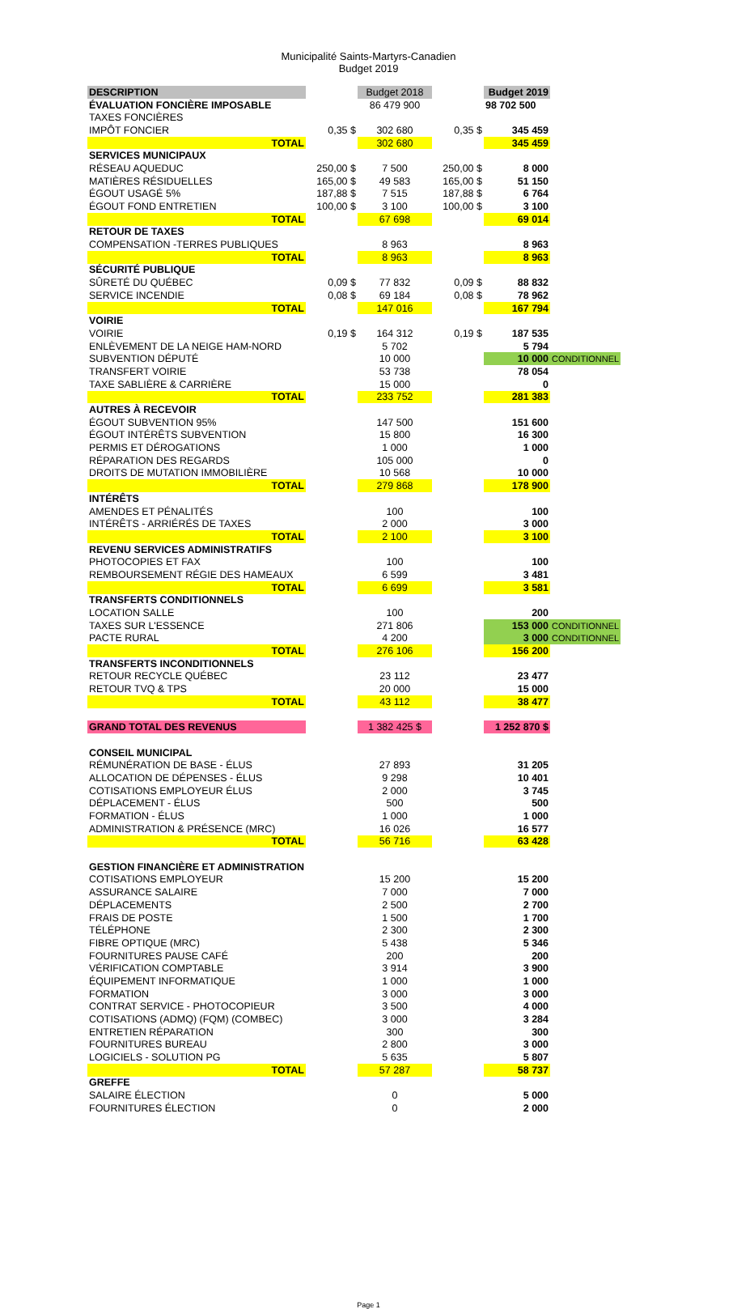Municipalité Saints-Martyrs-Canadien
Budget 2019
| DESCRIPTION | | Budget 2018 | | Budget 2019 | |
| ÉVALUATION FONCIÈRE IMPOSABLE | | 86 479 900 | | 98 702 500 | |
| TAXES FONCIÈRES | | | | | |
| IMPÔT FONCIER | 0,35 $ | 302 680 | 0,35 $ | 345 459 | |
| TOTAL | | 302 680 | | 345 459 | |
| SERVICES MUNICIPAUX | | | | | |
| RÉSEAU AQUEDUC | 250,00 $ | 7 500 | 250,00 $ | 8 000 | |
| MATIÈRES RÉSIDUELLES | 165,00 $ | 49 583 | 165,00 $ | 51 150 | |
| ÉGOUT USAGÉ 5% | 187,88 $ | 7 515 | 187,88 $ | 6 764 | |
| ÉGOUT FOND ENTRETIEN | 100,00 $ | 3 100 | 100,00 $ | 3 100 | |
| TOTAL | | 67 698 | | 69 014 | |
| RETOUR DE TAXES | | | | | |
| COMPENSATION -TERRES PUBLIQUES | | 8 963 | | 8 963 | |
| TOTAL | | 8 963 | | 8 963 | |
| SÉCURITÉ PUBLIQUE | | | | | |
| SÛRETÉ DU QUÉBEC | 0,09 $ | 77 832 | 0,09 $ | 88 832 | |
| SERVICE INCENDIE | 0,08 $ | 69 184 | 0,08 $ | 78 962 | |
| TOTAL | | 147 016 | | 167 794 | |
| VOIRIE | | | | | |
| VOIRIE | 0,19 $ | 164 312 | 0,19 $ | 187 535 | |
| ENLÈVEMENT DE LA NEIGE HAM-NORD | | 5 702 | | 5 794 | |
| SUBVENTION DÉPUTÉ | | 10 000 | | 10 000 | CONDITIONNEL |
| TRANSFERT VOIRIE | | 53 738 | | 78 054 | |
| TAXE SABLIÈRE & CARRIÈRE | | 15 000 | | 0 | |
| TOTAL | | 233 752 | | 281 383 | |
| AUTRES À RECEVOIR | | | | | |
| ÉGOUT SUBVENTION 95% | | 147 500 | | 151 600 | |
| ÉGOUT INTÉRÊTS SUBVENTION | | 15 800 | | 16 300 | |
| PERMIS ET DÉROGATIONS | | 1 000 | | 1 000 | |
| RÉPARATION DES REGARDS | | 105 000 | | 0 | |
| DROITS DE MUTATION IMMOBILIÈRE | | 10 568 | | 10 000 | |
| TOTAL | | 279 868 | | 178 900 | |
| INTÉRÊTS | | | | | |
| AMENDES ET PÉNALITÉS | | 100 | | 100 | |
| INTÉRÊTS - ARRIÉRÉS DE TAXES | | 2 000 | | 3 000 | |
| TOTAL | | 2 100 | | 3 100 | |
| REVENU SERVICES ADMINISTRATIFS | | | | | |
| PHOTOCOPIES ET FAX | | 100 | | 100 | |
| REMBOURSEMENT RÉGIE DES HAMEAUX | | 6 599 | | 3 481 | |
| TOTAL | | 6 699 | | 3 581 | |
| TRANSFERTS CONDITIONNELS | | | | | |
| LOCATION SALLE | | 100 | | 200 | |
| TAXES SUR L'ESSENCE | | 271 806 | | 153 000 | CONDITIONNEL |
| PACTE RURAL | | 4 200 | | 3 000 | CONDITIONNEL |
| TOTAL | | 276 106 | | 156 200 | |
| TRANSFERTS INCONDITIONNELS | | | | | |
| RETOUR RECYCLE QUÉBEC | | 23 112 | | 23 477 | |
| RETOUR TVQ & TPS | | 20 000 | | 15 000 | |
| TOTAL | | 43 112 | | 38 477 | |
| GRAND TOTAL DES REVENUS | | 1 382 425 $ | | 1 252 870 $ | |
| CONSEIL MUNICIPAL | | | | | |
| RÉMUNÉRATION DE BASE - ÉLUS | | 27 893 | | 31 205 | |
| ALLOCATION DE DÉPENSES - ÉLUS | | 9 298 | | 10 401 | |
| COTISATIONS EMPLOYEUR ÉLUS | | 2 000 | | 3 745 | |
| DÉPLACEMENT - ÉLUS | | 500 | | 500 | |
| FORMATION - ÉLUS | | 1 000 | | 1 000 | |
| ADMINISTRATION & PRÉSENCE (MRC) | | 16 026 | | 16 577 | |
| TOTAL | | 56 716 | | 63 428 | |
| GESTION FINANCIÈRE ET ADMINISTRATION | | | | | |
| COTISATIONS EMPLOYEUR | | 15 200 | | 15 200 | |
| ASSURANCE SALAIRE | | 7 000 | | 7 000 | |
| DÉPLACEMENTS | | 2 500 | | 2 700 | |
| FRAIS DE POSTE | | 1 500 | | 1 700 | |
| TÉLÉPHONE | | 2 300 | | 2 300 | |
| FIBRE OPTIQUE (MRC) | | 5 438 | | 5 346 | |
| FOURNITURES PAUSE CAFÉ | | 200 | | 200 | |
| VÉRIFICATION COMPTABLE | | 3 914 | | 3 900 | |
| ÉQUIPEMENT INFORMATIQUE | | 1 000 | | 1 000 | |
| FORMATION | | 3 000 | | 3 000 | |
| CONTRAT SERVICE - PHOTOCOPIEUR | | 3 500 | | 4 000 | |
| COTISATIONS (ADMQ) (FQM) (COMBEC) | | 3 000 | | 3 284 | |
| ENTRETIEN RÉPARATION | | 300 | | 300 | |
| FOURNITURES BUREAU | | 2 800 | | 3 000 | |
| LOGICIELS - SOLUTION PG | | 5 635 | | 5 807 | |
| TOTAL | | 57 287 | | 58 737 | |
| GREFFE | | | | | |
| SALAIRE ÉLECTION | | 0 | | 5 000 | |
| FOURNITURES ÉLECTION | | 0 | | 2 000 | |
Page 1